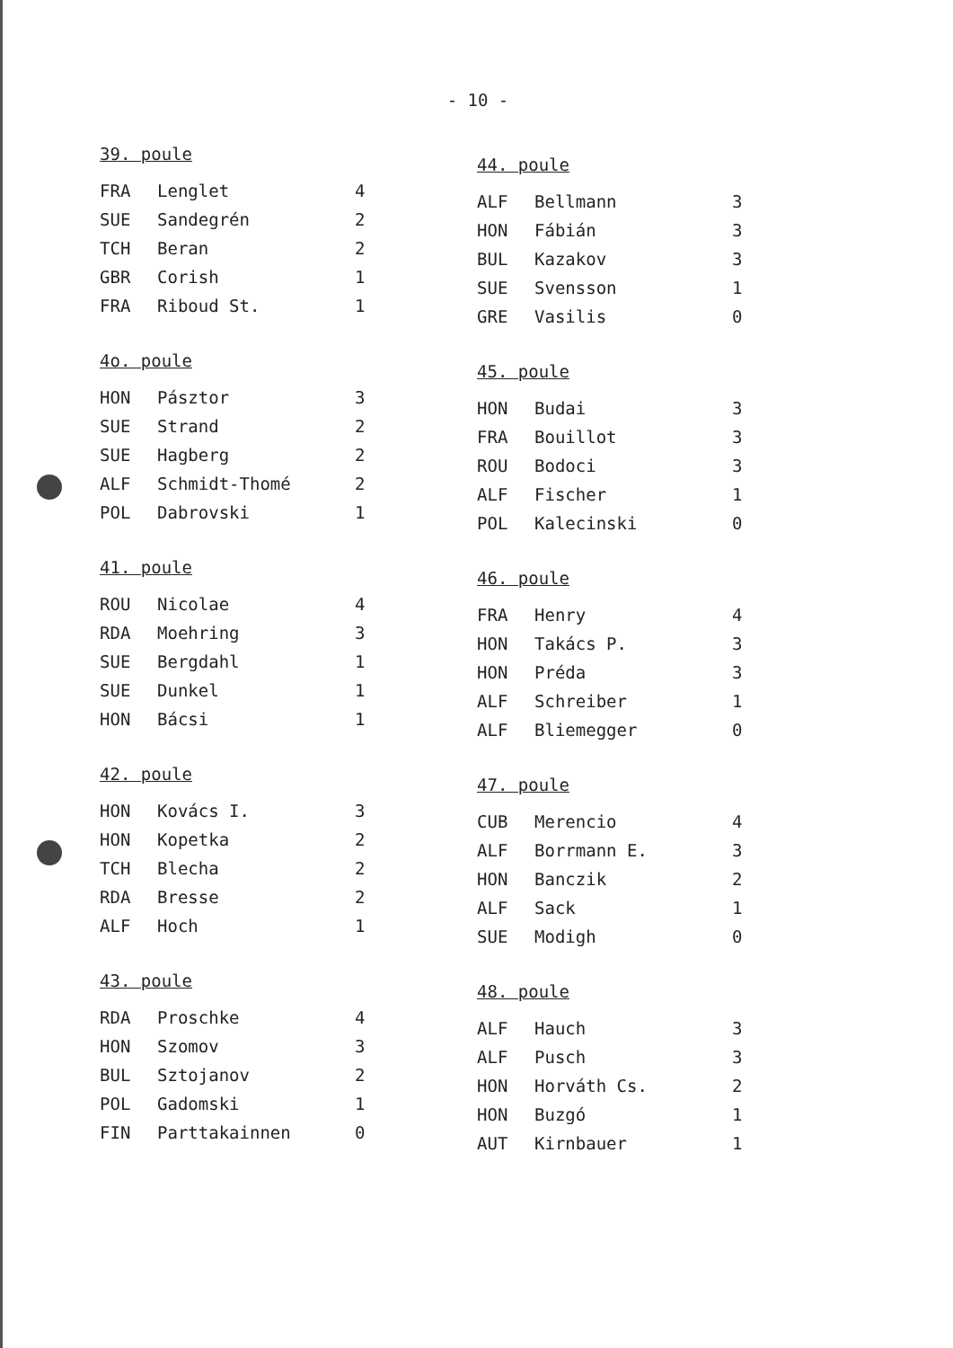- 10 -
39. poule
| FRA | Lenglet | 4 |
| SUE | Sandegrén | 2 |
| TCH | Beran | 2 |
| GBR | Corish | 1 |
| FRA | Riboud St. | 1 |
4o. poule
| HON | Pásztor | 3 |
| SUE | Strand | 2 |
| SUE | Hagberg | 2 |
| ALF | Schmidt-Thomé | 2 |
| POL | Dabrovski | 1 |
41. poule
| ROU | Nicolae | 4 |
| RDA | Moehring | 3 |
| SUE | Bergdahl | 1 |
| SUE | Dunkel | 1 |
| HON | Bácsi | 1 |
42. poule
| HON | Kovács I. | 3 |
| HON | Kopetka | 2 |
| TCH | Blecha | 2 |
| RDA | Bresse | 2 |
| ALF | Hoch | 1 |
43. poule
| RDA | Proschke | 4 |
| HON | Szomov | 3 |
| BUL | Sztojanov | 2 |
| POL | Gadomski | 1 |
| FIN | Parttakainnen | 0 |
44. poule
| ALF | Bellmann | 3 |
| HON | Fábián | 3 |
| BUL | Kazakov | 3 |
| SUE | Svensson | 1 |
| GRE | Vasilis | 0 |
45. poule
| HON | Budai | 3 |
| FRA | Bouillot | 3 |
| ROU | Bodoci | 3 |
| ALF | Fischer | 1 |
| POL | Kalecinski | 0 |
46. poule
| FRA | Henry | 4 |
| HON | Takács P. | 3 |
| HON | Préda | 3 |
| ALF | Schreiber | 1 |
| ALF | Bliemegger | 0 |
47. poule
| CUB | Merencio | 4 |
| ALF | Borrmann E. | 3 |
| HON | Banczik | 2 |
| ALF | Sack | 1 |
| SUE | Modigh | 0 |
48. poule
| ALF | Hauch | 3 |
| ALF | Pusch | 3 |
| HON | Horváth Cs. | 2 |
| HON | Buzgó | 1 |
| AUT | Kirnbauer | 1 |